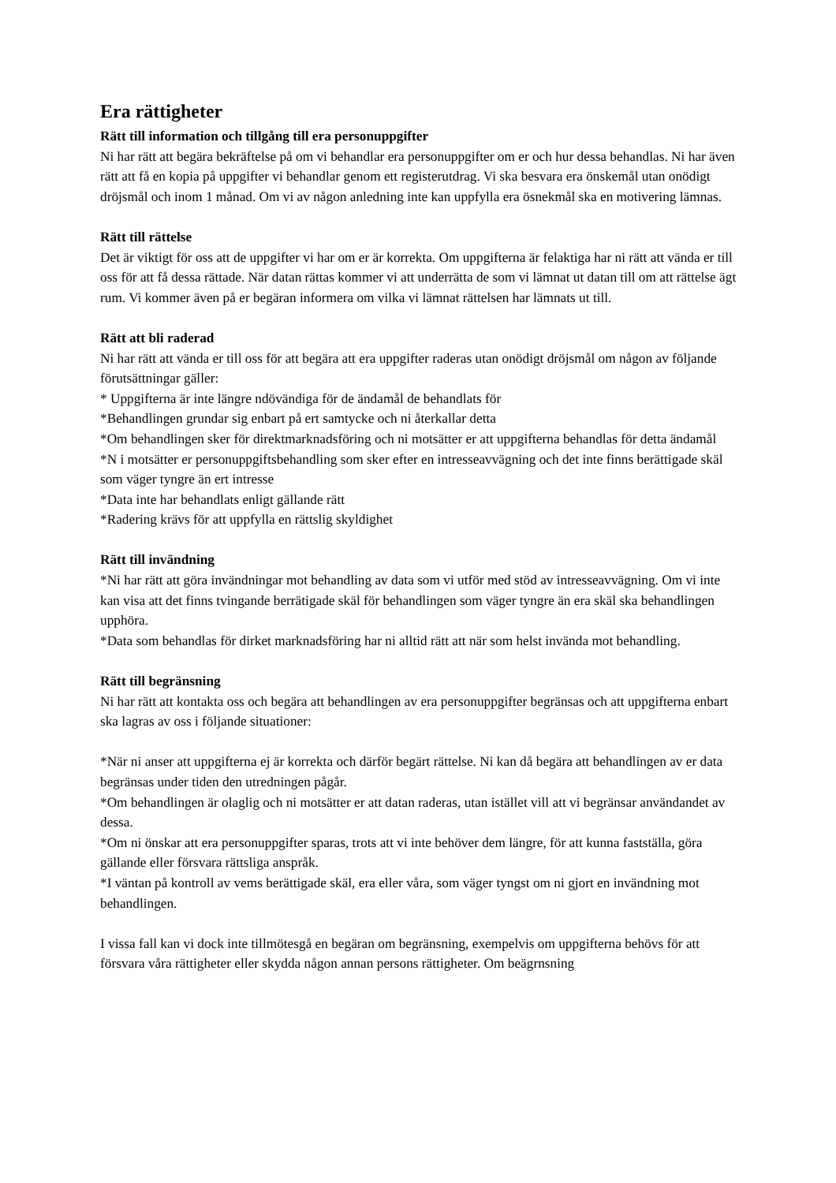Era rättigheter
Rätt till information och tillgång till era personuppgifter
Ni har rätt att begära bekräftelse på om vi behandlar era personuppgifter om er och hur dessa behandlas. Ni har även rätt att få en kopia på uppgifter vi behandlar genom ett registerutdrag. Vi ska besvara era önskemål utan onödigt dröjsmål och inom 1 månad. Om vi av någon anledning inte kan uppfylla era ösnekmål ska en motivering lämnas.
Rätt till rättelse
Det är viktigt för oss att de uppgifter vi har om er är korrekta. Om uppgifterna är felaktiga har ni rätt att vända er till oss för att få dessa rättade. När datan rättas kommer vi att underrätta de som vi lämnat ut datan till om att rättelse ägt rum. Vi kommer även på er begäran informera om vilka vi lämnat rättelsen har lämnats ut till.
Rätt att bli raderad
Ni har rätt att vända er till oss för att begära att era uppgifter raderas utan onödigt dröjsmål om någon av följande förutsättningar gäller:
* Uppgifterna är inte längre ndövändiga för de ändamål de behandlats för
*Behandlingen grundar sig enbart på ert samtycke och ni återkallar detta
*Om behandlingen sker för direktmarknadsföring och ni motsätter er att uppgifterna behandlas för detta ändamål
*N i motsätter er personuppgiftsbehandling som sker efter en intresseavvägning och det inte finns berättigade skäl som väger tyngre än ert intresse
*Data inte har behandlats enligt gällande rätt
*Radering krävs för att uppfylla en rättslig skyldighet
Rätt till invändning
*Ni har rätt att göra invändningar mot behandling av data som vi utför med stöd av intresseavvägning. Om vi inte kan visa att det finns tvingande berrätigade skäl för behandlingen som väger tyngre än era skäl ska behandlingen upphöra.
*Data som behandlas för dirket marknadsföring har ni alltid rätt att när som helst invända mot behandling.
Rätt till begränsning
Ni har rätt att kontakta oss och begära att behandlingen av era personuppgifter begränsas och att uppgifterna enbart ska lagras av oss i följande situationer:
*När ni anser att uppgifterna ej är korrekta och därför begärt rättelse. Ni kan då begära att behandlingen av er data begränsas under tiden den utredningen pågår.
*Om behandlingen är olaglig och ni motsätter er att datan raderas, utan istället vill att vi begränsar användandet av dessa.
*Om ni önskar att era personuppgifter sparas, trots att vi inte behöver dem längre, för att kunna fastställa, göra gällande eller försvara rättsliga anspråk.
*I väntan på kontroll av vems berättigade skäl, era eller våra, som väger tyngst om ni gjort en invändning mot behandlingen.
I vissa fall kan vi dock inte tillmötesgå en begäran om begränsning, exempelvis om uppgifterna behövs för att försvara våra rättigheter eller skydda någon annan persons rättigheter. Om beägrnsning